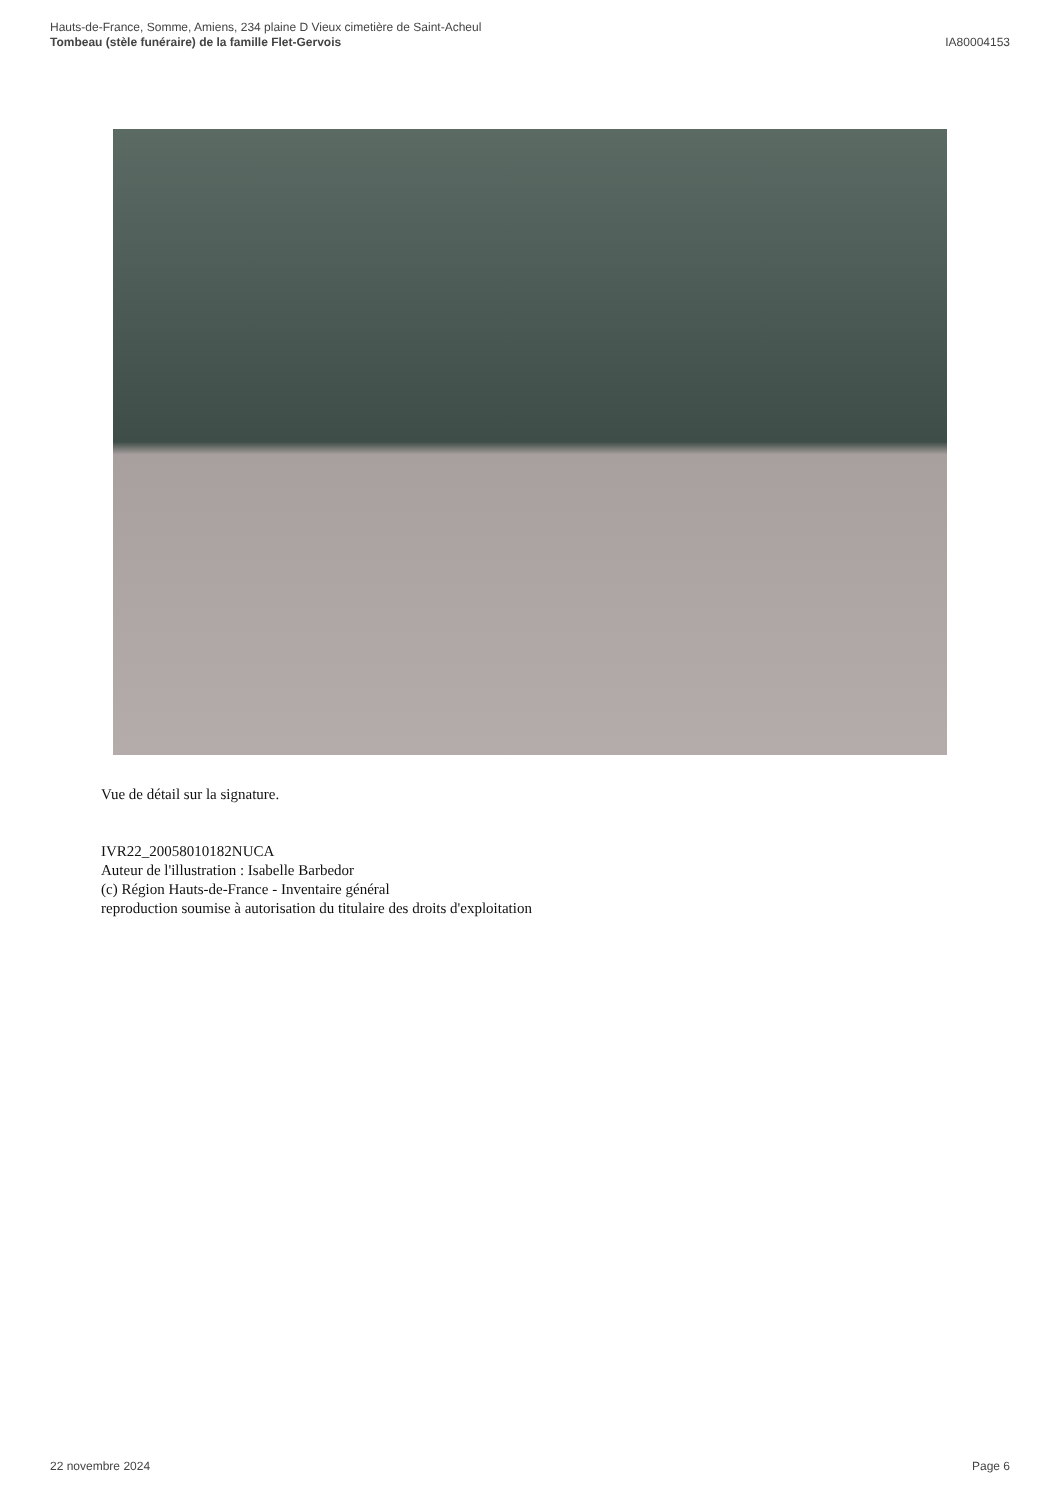Hauts-de-France, Somme, Amiens, 234 plaine D Vieux cimetière de Saint-Acheul
Tombeau (stèle funéraire) de la famille Flet-Gervois
IA80004153
Vue de détail sur la signature.
IVR22_20058010182NUCA
Auteur de l'illustration : Isabelle Barbedor
(c) Région Hauts-de-France - Inventaire général
reproduction soumise à autorisation du titulaire des droits d'exploitation
22 novembre 2024 Page 6